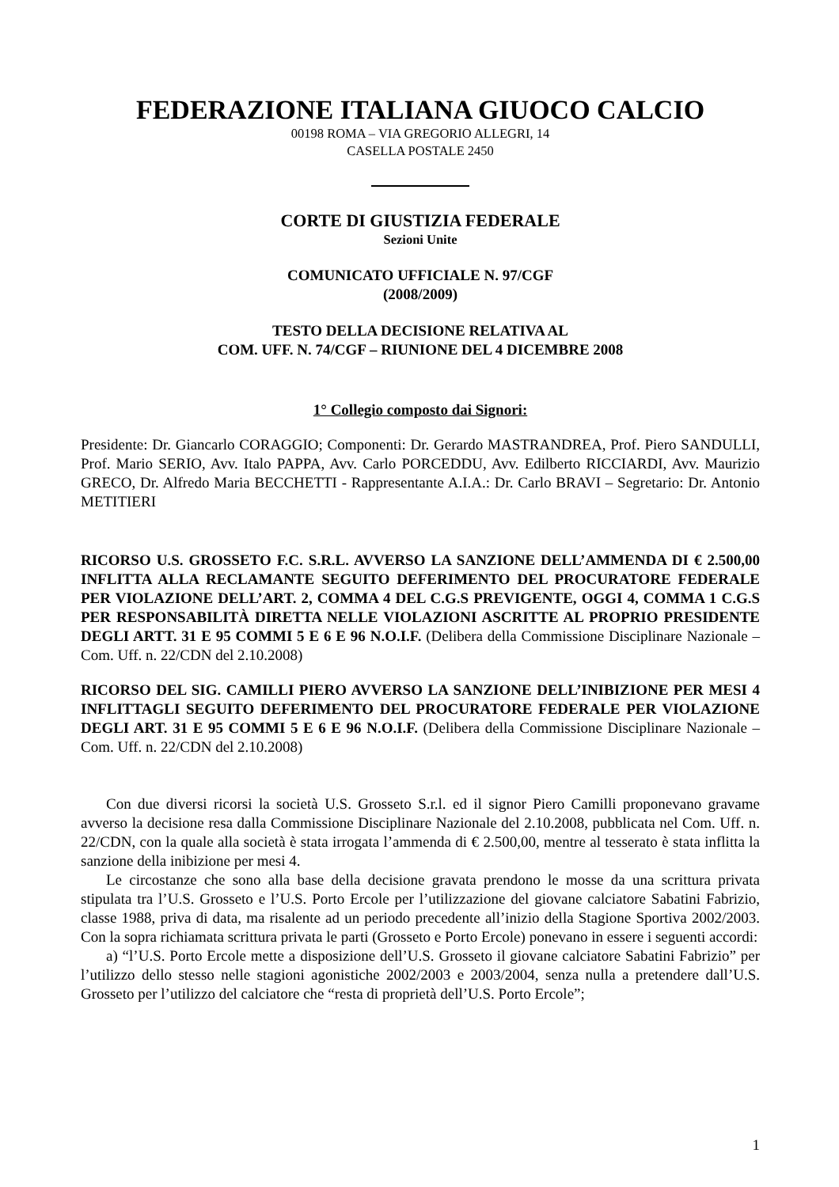FEDERAZIONE ITALIANA GIUOCO CALCIO
00198 ROMA – VIA GREGORIO ALLEGRI, 14
CASELLA POSTALE 2450
CORTE DI GIUSTIZIA FEDERALE
Sezioni Unite
COMUNICATO UFFICIALE N. 97/CGF
(2008/2009)
TESTO DELLA DECISIONE RELATIVA AL
COM. UFF. N. 74/CGF – RIUNIONE DEL 4 DICEMBRE 2008
1° Collegio composto dai Signori:
Presidente: Dr. Giancarlo CORAGGIO; Componenti: Dr. Gerardo MASTRANDREA, Prof. Piero SANDULLI, Prof. Mario SERIO, Avv. Italo PAPPA, Avv. Carlo PORCEDDU, Avv. Edilberto RICCIARDI, Avv. Maurizio GRECO, Dr. Alfredo Maria BECCHETTI - Rappresentante A.I.A.: Dr. Carlo BRAVI – Segretario: Dr. Antonio METITIERI
RICORSO U.S. GROSSETO F.C. S.R.L. AVVERSO LA SANZIONE DELL’AMMENDA DI € 2.500,00 INFLITTA ALLA RECLAMANTE SEGUITO DEFERIMENTO DEL PROCURATORE FEDERALE PER VIOLAZIONE DELL’ART. 2, COMMA 4 DEL C.G.S PREVIGENTE, OGGI 4, COMMA 1 C.G.S PER RESPONSABILITÀ DIRETTA NELLE VIOLAZIONI ASCRITTE AL PROPRIO PRESIDENTE DEGLI ARTT. 31 E 95 COMMI 5 E 6 E 96 N.O.I.F. (Delibera della Commissione Disciplinare Nazionale – Com. Uff. n. 22/CDN del 2.10.2008)
RICORSO DEL SIG. CAMILLI PIERO AVVERSO LA SANZIONE DELL’INIBIZIONE PER MESI 4 INFLITTAGLI SEGUITO DEFERIMENTO DEL PROCURATORE FEDERALE PER VIOLAZIONE DEGLI ART. 31 E 95 COMMI 5 E 6 E 96 N.O.I.F. (Delibera della Commissione Disciplinare Nazionale – Com. Uff. n. 22/CDN del 2.10.2008)
Con due diversi ricorsi la società U.S. Grosseto S.r.l. ed il signor Piero Camilli proponevano gravame avverso la decisione resa dalla Commissione Disciplinare Nazionale del 2.10.2008, pubblicata nel Com. Uff. n. 22/CDN, con la quale alla società è stata irrogata l’ammenda di € 2.500,00, mentre al tesserato è stata inflitta la sanzione della inibizione per mesi 4.
Le circostanze che sono alla base della decisione gravata prendono le mosse da una scrittura privata stipulata tra l’U.S. Grosseto e l’U.S. Porto Ercole per l’utilizzazione del giovane calciatore Sabatini Fabrizio, classe 1988, priva di data, ma risalente ad un periodo precedente all’inizio della Stagione Sportiva 2002/2003. Con la sopra richiamata scrittura privata le parti (Grosseto e Porto Ercole) ponevano in essere i seguenti accordi:
a) “l’U.S. Porto Ercole mette a disposizione dell’U.S. Grosseto il giovane calciatore Sabatini Fabrizio” per l’utilizzo dello stesso nelle stagioni agonistiche 2002/2003 e 2003/2004, senza nulla a pretendere dall’U.S. Grosseto per l’utilizzo del calciatore che “resta di proprietà dell’U.S. Porto Ercole”;
1